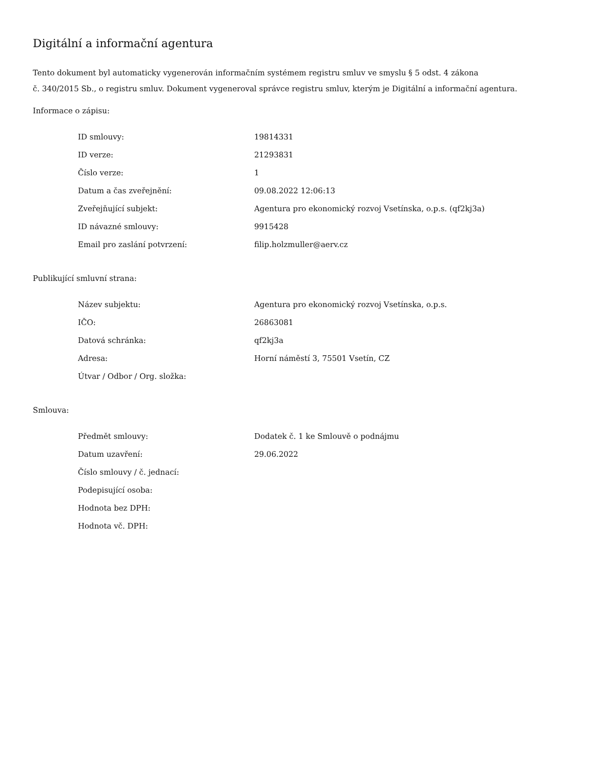Digitální a informační agentura
Tento dokument byl automaticky vygenerován informačním systémem registru smluv ve smyslu § 5 odst. 4 zákona
č. 340/2015 Sb., o registru smluv. Dokument vygeneroval správce registru smluv, kterým je Digitální a informační agentura.
Informace o zápisu:
| ID smlouvy: | 19814331 |
| ID verze: | 21293831 |
| Číslo verze: | 1 |
| Datum a čas zveřejnění: | 09.08.2022 12:06:13 |
| Zveřejňující subjekt: | Agentura pro ekonomický rozvoj Vsetínska, o.p.s. (qf2kj3a) |
| ID návazné smlouvy: | 9915428 |
| Email pro zaslání potvrzení: | filip.holzmuller@aerv.cz |
Publikující smluvní strana:
| Název subjektu: | Agentura pro ekonomický rozvoj Vsetínska, o.p.s. |
| IČO: | 26863081 |
| Datová schránka: | qf2kj3a |
| Adresa: | Horní náměstí 3, 75501 Vsetín, CZ |
| Útvar / Odbor / Org. složka: | |
Smlouva:
| Předmět smlouvy: | Dodatek č. 1 ke Smlouvě o podnájmu |
| Datum uzavření: | 29.06.2022 |
| Číslo smlouvy / č. jednací: | |
| Podepisující osoba: | |
| Hodnota bez DPH: | |
| Hodnota vč. DPH: | |